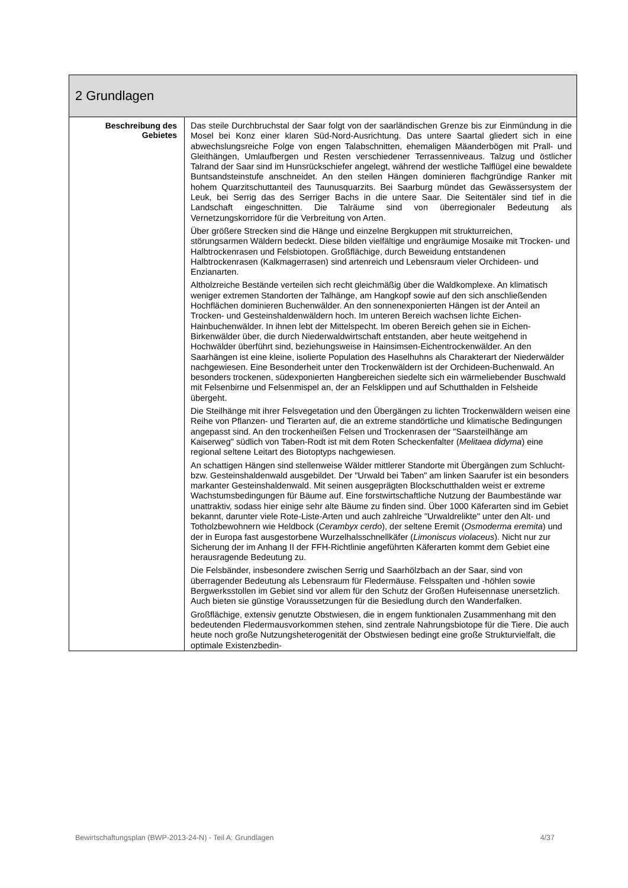| 2 Grundlagen | |
| --- | --- |
| Beschreibung des Gebietes | Das steile Durchbruchstal der Saar folgt von der saarländischen Grenze bis zur Einmündung in die Mosel bei Konz einer klaren Süd-Nord-Ausrichtung. Das untere Saartal gliedert sich in eine abwechslungsreiche Folge von engen Talabschnitten, ehemaligen Mäanderbögen mit Prall- und Gleithängen, Umlaufbergen und Resten verschiedener Terrassenniveaus. Talzug und östlicher Talrand der Saar sind im Hunsrückschiefer angelegt, während der westliche Talflügel eine bewaldete Buntsandsteinstufe anschneidet. An den steilen Hängen dominieren flachgründige Ranker mit hohem Quarzitschuttanteil des Taunusquarzits. Bei Saarburg mündet das Gewässersystem der Leuk, bei Serrig das des Serriger Bachs in die untere Saar. Die Seitentäler sind tief in die Landschaft eingeschnitten. Die Talräume sind von überregionaler Bedeutung als Vernetzungskorridore für die Verbreitung von Arten. Über größere Strecken sind die Hänge und einzelne Bergkuppen mit strukturreichen, störungsarmen Wäldern bedeckt. Diese bilden vielfältige und engräumige Mosaike mit Trocken- und Halbtrockenrasen und Felsbiotopen. Großflächige, durch Beweidung entstandenen Halbtrockenrasen (Kalkmagerrasen) sind artenreich und Lebensraum vieler Orchideen- und Enzianarten. Altholzreiche Bestände verteilen sich recht gleichmäßig über die Waldkomplexe. An klimatisch weniger extremen Standorten der Talhänge, am Hangkopf sowie auf den sich anschließenden Hochflächen dominieren Buchenwälder. An den sonnenexponierten Hängen ist der Anteil an Trocken- und Gesteinshaldenwäldern hoch. Im unteren Bereich wachsen lichte Eichen-Hainbuchenwälder. In ihnen lebt der Mittelspecht. Im oberen Bereich gehen sie in Eichen-Birkenwälder über, die durch Niederwaldwirtschaft entstanden, aber heute weitgehend in Hochwälder überführt sind, beziehungsweise in Hainsimsen-Eichentrockenwälder. An den Saarhängen ist eine kleine, isolierte Population des Haselhuhns als Charakterart der Niederwälder nachgewiesen. Eine Besonderheit unter den Trockenwäldern ist der Orchideen-Buchenwald. An besonders trockenen, südexponierten Hangbereichen siedelte sich ein wärmeliebender Buschwald mit Felsenbirne und Felsenmispel an, der an Felsklippen und auf Schutthalden in Felsheide übergeht. Die Steilhänge mit ihrer Felsvegetation und den Übergängen zu lichten Trockenwäldern weisen eine Reihe von Pflanzen- und Tierarten auf, die an extreme standörtliche und klimatische Bedingungen angepasst sind. An den trockenheißen Felsen und Trockenrasen der "Saarsteilhänge am Kaiserweg" südlich von Taben-Rodt ist mit dem Roten Scheckenfalter ( Melitaea didyma ) eine regional seltene Leitart des Biotoptyps nachgewiesen. An schattigen Hängen sind stellenweise Wälder mittlerer Standorte mit Übergängen zum Schlucht- bzw. Gesteinshaldenwald ausgebildet. Der "Urwald bei Taben" am linken Saarufer ist ein besonders markanter Gesteinshaldenwald. Mit seinen ausgeprägten Blockschutthalden weist er extreme Wachstumsbedingungen für Bäume auf. Eine forstwirtschaftliche Nutzung der Baumbestände war unattraktiv, sodass hier einige sehr alte Bäume zu finden sind. Über 1000 Käferarten sind im Gebiet bekannt, darunter viele Rote-Liste-Arten und auch zahlreiche "Urwaldrelikte" unter den Alt- und Totholzbewohnern wie Heldbock ( Cerambyx cerdo ), der seltene Eremit ( Osmoderma eremita ) und der in Europa fast ausgestorbene Wurzelhalsschnellkäfer ( Limoniscus violaceus ). Nicht nur zur Sicherung der im Anhang II der FFH-Richtlinie angeführten Käferarten kommt dem Gebiet eine herausragende Bedeutung zu. Die Felsbänder, insbesondere zwischen Serrig und Saarhölzbach an der Saar, sind von überragender Bedeutung als Lebensraum für Fledermäuse. Felsspalten und -höhlen sowie Bergwerksstollen im Gebiet sind vor allem für den Schutz der Großen Hufeisennase unersetzlich. Auch bieten sie günstige Voraussetzungen für die Besiedlung durch den Wanderfalken. Großflächige, extensiv genutzte Obstwiesen, die in engem funktionalen Zusammenhang mit den bedeutenden Fledermausvorkommen stehen, sind zentrale Nahrungsbiotope für die Tiere. Die auch heute noch große Nutzungsheterogenität der Obstwiesen bedingt eine große Strukturvielfalt, die optimale Existenzbedin- |
Bewirtschaftungsplan (BWP-2013-24-N) - Teil A: Grundlagen 4/37